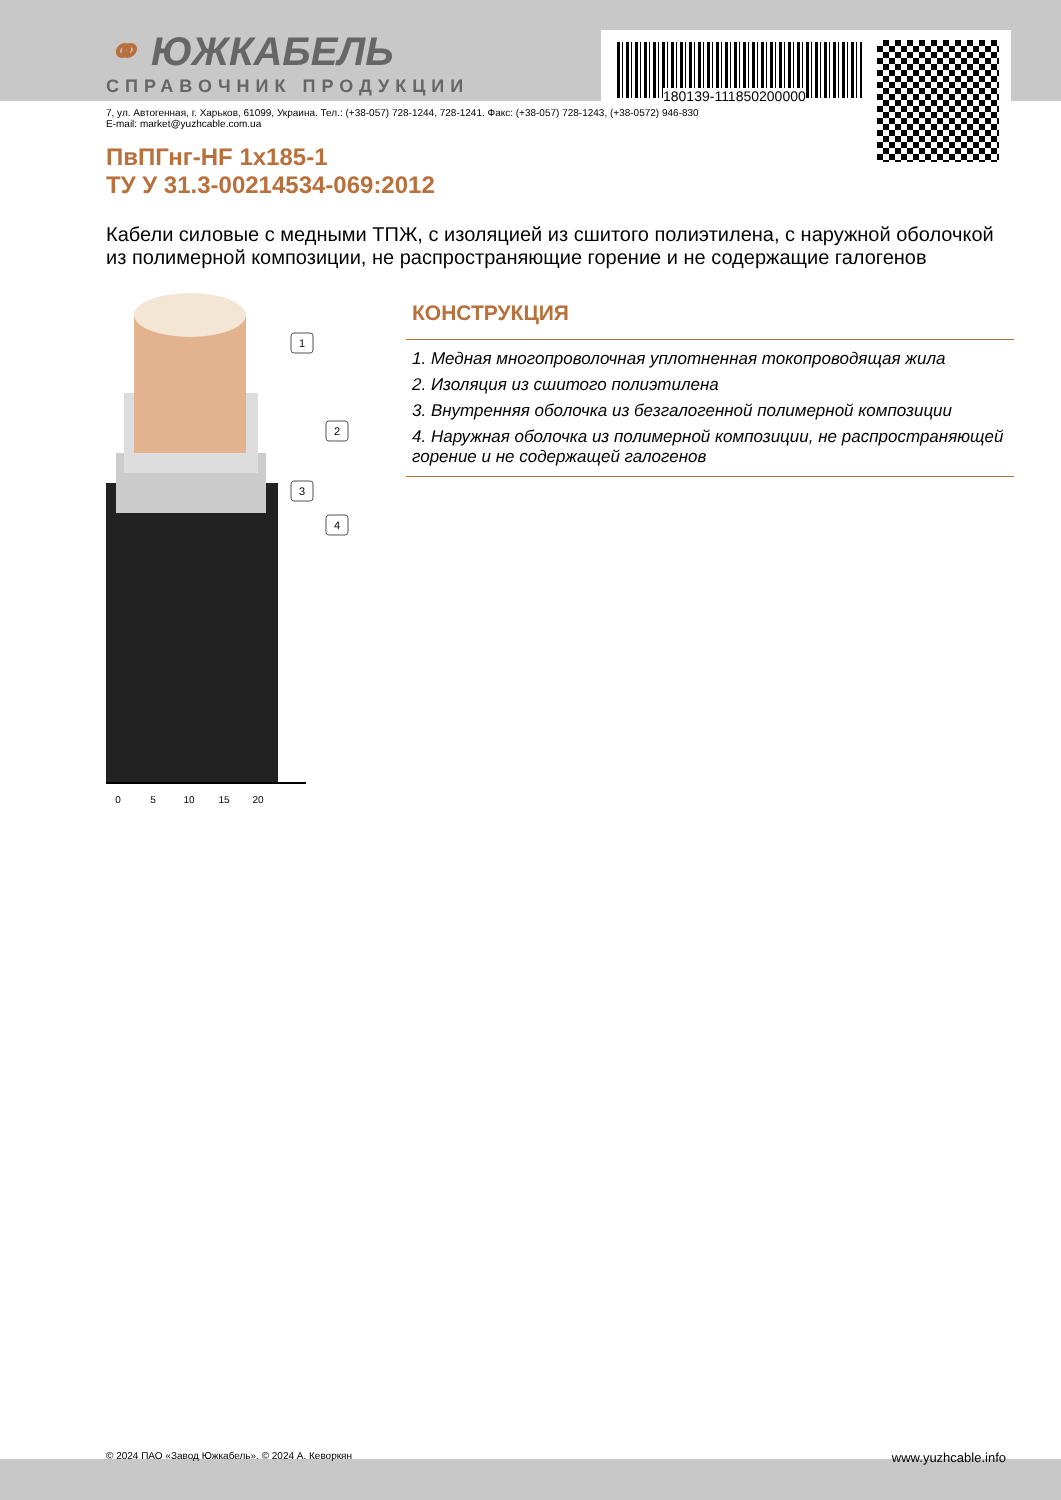180139-111850200000
⚭ ЮЖКАБЕЛЬ
СПРАВОЧНИК ПРОДУКЦИИ
7, ул. Автогенная, г. Харьков, 61099, Украина. Тел.: (+38-057) 728-1244, 728-1241. Факс: (+38-057) 728-1243, (+38-0572) 946-830
E-mail: market@yuzhcable.com.ua
ПвПГнг-HF 1x185-1
ТУ У 31.3-00214534-069:2012
Кабели силовые с медными ТПЖ, с изоляцией из сшитого полиэтилена, с наружной оболочкой из полимерной композиции, не распространяющие горение и не содержащие галогенов
0
5
10
15
20
1
2
3
4
КОНСТРУКЦИЯ
1. Медная многопроволочная уплотненная токопроводящая жила
2. Изоляция из сшитого полиэтилена
3. Внутренняя оболочка из безгалогенной полимерной композиции
4. Наружная оболочка из полимерной композиции, не распространяющей горение и не содержащей галогенов
© 2024 ПАО «Завод Южкабель». © 2024 А. Кеворкян www.yuzhcable.info